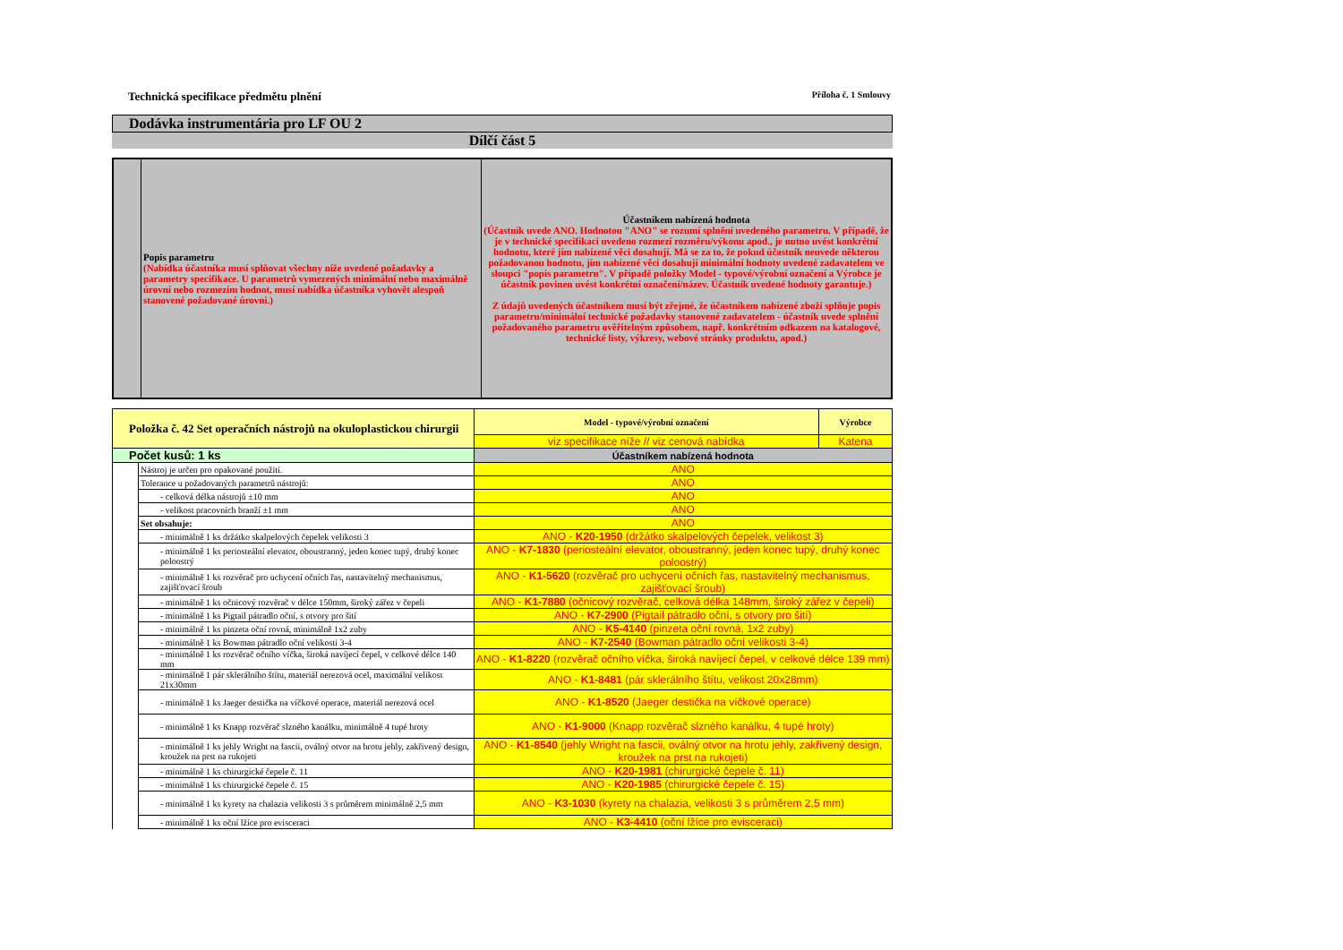Technická specifikace předmětu plnění Příloha č. 1 Smlouvy
Dodávka instrumentária pro LF OU 2
Dílčí část 5
| | Popis parametru (Nabídka účastníka musí splňovat všechny níže uvedené požadavky a parametry specifikace. U parametrů vymezených minimální nebo maximálně úrovní nebo rozmezím hodnot, musí nabídka účastníka vyhovět alespoň stanovené požadované úrovni.) | Účastníkem nabízená hodnota (Účastník uvede ANO. Hodnotou "ANO" se rozumí splnění uvedeného parametru. V případě, že je v technické specifikaci uvedeno rozmezí rozměru/výkonu apod., je nutno uvést konkrétní hodnotu, které jím nabízené věci dosahují. Má se za to, že pokud účastník neuvede některou požadovanou hodnotu, jím nabízené věci dosahují minimální hodnoty uvedené zadavatelem ve sloupci "popis parametru". V případě položky Model - typové/výrobní označení a Výrobce je účastník povinen uvést konkrétní označení/název. Účastník uvedené hodnoty garantuje.) Z údajů uvedených účastníkem musí být zřejmé, že účastníkem nabízené zboží splňuje popis parametru/minimální technické požadavky stanovené zadavatelem - účastník uvede splnění požadovaného parametru ověřitelným způsobem, např. konkrétním odkazem na katalogové, technické listy, výkresy, webové stránky produktu, apod.) |
| Položka č. 42 Set operačních nástrojů na okuloplastickou chirurgii | | Model - typové/výrobní označení | Výrobce |
| | | viz specifikace níže // viz cenová nabídka | Katena |
| Počet kusů: 1 ks | | Účastníkem nabízená hodnota | |
| | Nástroj je určen pro opakované použití. | ANO | |
| | Tolerance u požadovaných parametrů nástrojů: | ANO | |
| | - celková délka nástrojů ±10 mm | ANO | |
| | - velikost pracovních branží ±1 mm | ANO | |
| | Set obsahuje: | ANO | |
| | - minimálně 1 ks držátko skalpelových čepelek velikosti 3 | ANO - K20-1950 (držátko skalpelových čepelek, velikost 3) | |
| | - minimálně 1 ks periosteální elevator, oboustranný, jeden konec tupý, druhý konec poloostrý | ANO - K7-1830 (periosteální elevator, oboustranný, jeden konec tupý, druhý konec poloostrý) | |
| | - minimálně 1 ks rozvěrač pro uchycení očních řas, nastavitelný mechanismus, zajišťovací šroub | ANO - K1-5620 (rozvěrač pro uchycení očních řas, nastavitelný mechanismus, zajišťovací šroub) | |
| | - minimálně 1 ks očnicový rozvěrač v délce 150mm, široký zářez v čepeli | ANO - K1-7880 (očnicový rozvěrač, celková délka 148mm, široký zářez v čepeli) | |
| | - minimálně 1 ks Pigtail pátradlo oční, s otvory pro šití | ANO - K7-2900 (Pigtail pátradlo oční, s otvory pro šití) | |
| | - minimálně 1 ks pinzeta oční rovná, minimálně 1x2 zuby | ANO - K5-4140 (pinzeta oční rovná, 1x2 zuby) | |
| | - minimálně 1 ks Bowman pátradlo oční velikosti 3-4 | ANO - K7-2540 (Bowman pátradlo oční velikosti 3-4) | |
| | - minimálně 1 ks rozvěrač očního víčka, široká navíjecí čepel, v celkové délce 140 mm | ANO - K1-8220 (rozvěrač očního víčka, široká navíjecí čepel, v celkové délce 139 mm) | |
| | - minimálně 1 pár sklerálního štítu, materiál nerezová ocel, maximální velikost 21x30mm | ANO - K1-8481 (pár sklerálního štítu, velikost 20x28mm) | |
| | - minimálně 1 ks Jaeger destička na víčkové operace, materiál nerezová ocel | ANO - K1-8520 (Jaeger destička na víčkové operace) | |
| | - minimálně 1 ks Knapp rozvěrač slzného kanálku, minimálně 4 tupé hroty | ANO - K1-9000 (Knapp rozvěrač slzného kanálku, 4 tupé hroty) | |
| | - minimálně 1 ks jehly Wright na fascii, oválný otvor na hrotu jehly, zakřivený design, kroužek na prst na rukojeti | ANO - K1-8540 (jehly Wright na fascii, oválný otvor na hrotu jehly, zakřivený design, kroužek na prst na rukojeti) | |
| | - minimálně 1 ks chirurgické čepele č. 11 | ANO - K20-1981 (chirurgické čepele č. 11) | |
| | - minimálně 1 ks chirurgické čepele č. 15 | ANO - K20-1985 (chirurgické čepele č. 15) | |
| | - minimálně 1 ks kyrety na chalazia velikosti 3 s průměrem minimálně 2,5 mm | ANO - K3-1030 (kyrety na chalazia, velikosti 3 s průměrem 2,5 mm) | |
| | - minimálně 1 ks oční lžíce pro evisceraci | ANO - K3-4410 (oční lžíce pro evisceraci) | |